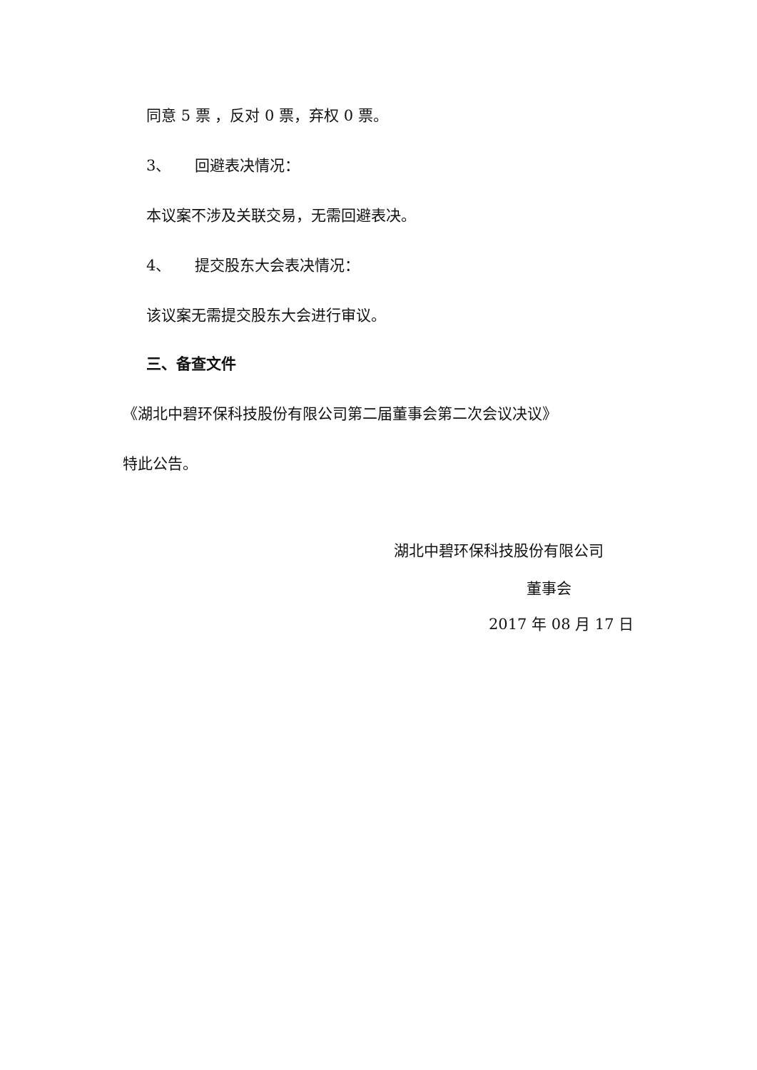同意 5 票 ，反对 0 票，弃权 0 票。
3、 回避表决情况：
本议案不涉及关联交易，无需回避表决。
4、 提交股东大会表决情况：
该议案无需提交股东大会进行审议。
三、备查文件
《湖北中碧环保科技股份有限公司第二届董事会第二次会议决议》
特此公告。
湖北中碧环保科技股份有限公司
董事会
2017 年 08 月 17 日